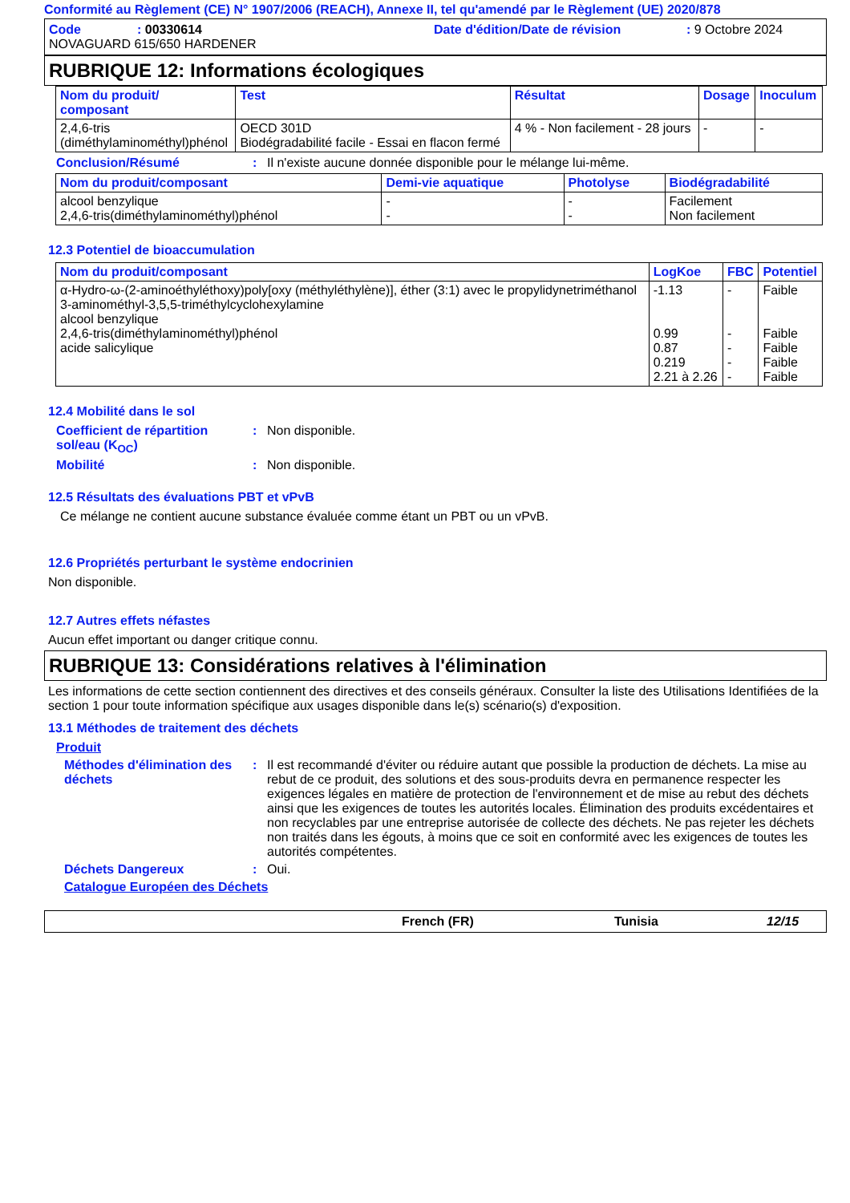Conformité au Règlement (CE) N° 1907/2006 (REACH), Annexe II, tel qu'amendé par le Règlement (UE) 2020/878
Code: 00330614 Date d'édition/Date de révision: 9 Octobre 2024
NOVAGUARD 615/650 HARDENER
RUBRIQUE 12: Informations écologiques
| Nom du produit/ composant | Test | Résultat | Dosage | Inoculum |
| --- | --- | --- | --- | --- |
| 2,4,6-tris (diméthylaminométhyl)phénol | OECD 301D Biodégradabilité facile - Essai en flacon fermé | 4 % - Non facilement - 28 jours | - | - |
Conclusion/Résumé: Il n'existe aucune donnée disponible pour le mélange lui-même.
| Nom du produit/composant | Demi-vie aquatique | Photolyse | Biodégradabilité |
| --- | --- | --- | --- |
| alcool benzylique 2,4,6-tris(diméthylaminométhyl)phénol | - - | - - | Facilement Non facilement |
12.3 Potentiel de bioaccumulation
| Nom du produit/composant | LogKoe | FBC | Potentiel |
| --- | --- | --- | --- |
| α-Hydro-ω-(2-aminoéthyléthoxy)poly[oxy (méthyléthylène)], éther (3:1) avec le propylidynetriméthanol 3-aminométhyl-3,5,5-triméthylcyclohexylamine alcool benzylique 2,4,6-tris(diméthylaminométhyl)phénol acide salicylique | -1.13 0.99 0.87 0.219 2.21 à 2.26 | - - - - - | Faible Faible Faible Faible Faible |
12.4 Mobilité dans le sol
Coefficient de répartition sol/eau (K<sub>OC</sub>): Non disponible.
Mobilité: Non disponible.
12.5 Résultats des évaluations PBT et vPvB
Ce mélange ne contient aucune substance évaluée comme étant un PBT ou un vPvB.
12.6 Propriétés perturbant le système endocrinien
Non disponible.
12.7 Autres effets néfastes
Aucun effet important ou danger critique connu.
RUBRIQUE 13: Considérations relatives à l'élimination
Les informations de cette section contiennent des directives et des conseils généraux. Consulter la liste des Utilisations Identifiées de la section 1 pour toute information spécifique aux usages disponible dans le(s) scénario(s) d'exposition.
13.1 Méthodes de traitement des déchets
Produit
Méthodes d'élimination des déchets: Il est recommandé d'éviter ou réduire autant que possible la production de déchets. La mise au rebut de ce produit, des solutions et des sous-produits devra en permanence respecter les exigences légales en matière de protection de l'environnement et de mise au rebut des déchets ainsi que les exigences de toutes les autorités locales. Élimination des produits excédentaires et non recyclables par une entreprise autorisée de collecte des déchets. Ne pas rejeter les déchets non traités dans les égouts, à moins que ce soit en conformité avec les exigences de toutes les autorités compétentes.
Déchets Dangereux: Oui.
Catalogue Européen des Déchets
French (FR) Tunisia 12/15